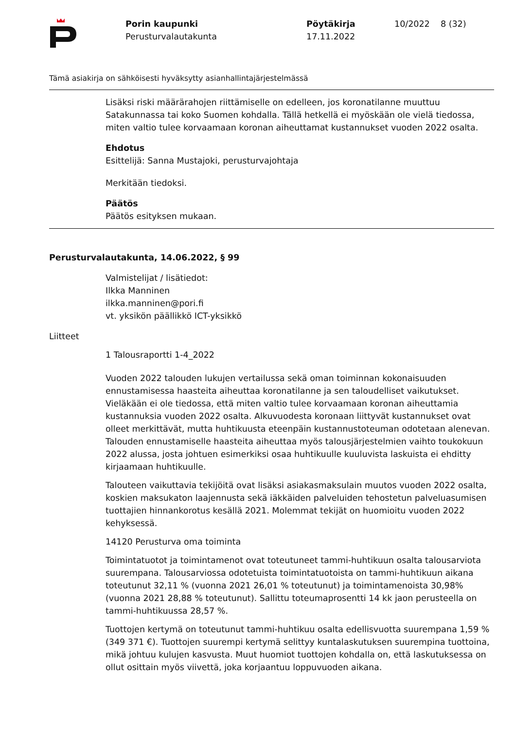Porin kaupunki
Perusturvalautakunta
Pöytäkirja
17.11.2022
10/2022 8 (32)
Tämä asiakirja on sähköisesti hyväksytty asianhallintajärjestelmässä
Lisäksi riski määrärahojen riittämiselle on edelleen, jos koronatilanne muuttuu Satakunnassa tai koko Suomen kohdalla. Tällä hetkellä ei myöskään ole vielä tiedossa, miten valtio tulee korvaamaan koronan aiheuttamat kustannukset vuoden 2022 osalta.
Ehdotus
Esittelijä: Sanna Mustajoki, perusturvajohtaja
Merkitään tiedoksi.
Päätös
Päätös esityksen mukaan.
Perusturvalautakunta, 14.06.2022, § 99
Valmistelijat / lisätiedot:
Ilkka Manninen
ilkka.manninen@pori.fi
vt. yksikön päällikkö ICT-yksikkö
Liitteet
1 Talousraportti 1-4_2022
Vuoden 2022 talouden lukujen vertailussa sekä oman toiminnan kokonaisuuden ennustamisessa haasteita aiheuttaa koronatilanne ja sen taloudelliset vaikutukset. Vieläkään ei ole tiedossa, että miten valtio tulee korvaamaan koronan aiheuttamia kustannuksia vuoden 2022 osalta. Alkuvuodesta koronaan liittyvät kustannukset ovat olleet merkittävät, mutta huhtikuusta eteenpäin kustannustoteuman odotetaan alenevan. Talouden ennustamiselle haasteita aiheuttaa myös talousjärjestelmien vaihto toukokuun 2022 alussa, josta johtuen esimerkiksi osaa huhtikuulle kuuluvista laskuista ei ehditty kirjaamaan huhtikuulle.
Talouteen vaikuttavia tekijöitä ovat lisäksi asiakasmaksulain muutos vuoden 2022 osalta, koskien maksukaton laajennusta sekä iäkkäiden palveluiden tehostetun palveluasumisen tuottajien hinnankorotus kesällä 2021. Molemmat tekijät on huomioitu vuoden 2022 kehyksessä.
14120 Perusturva oma toiminta
Toimintatuotot ja toimintamenot ovat toteutuneet tammi-huhtikuun osalta talousarviota suurempana. Talousarviossa odotetuista toimintatuotoista on tammi-huhtikuun aikana toteutunut 32,11 % (vuonna 2021 26,01 % toteutunut) ja toimintamenoista 30,98% (vuonna 2021 28,88 % toteutunut). Sallittu toteumaprosentti 14 kk jaon perusteella on tammi-huhtikuussa 28,57 %.
Tuottojen kertymä on toteutunut tammi-huhtikuu osalta edellisvuotta suurempana 1,59 % (349 371 €). Tuottojen suurempi kertymä selittyy kuntalaskutuksen suurempina tuottoina, mikä johtuu kulujen kasvusta. Muut huomiot tuottojen kohdalla on, että laskutuksessa on ollut osittain myös viivettä, joka korjaantuu loppuvuoden aikana.